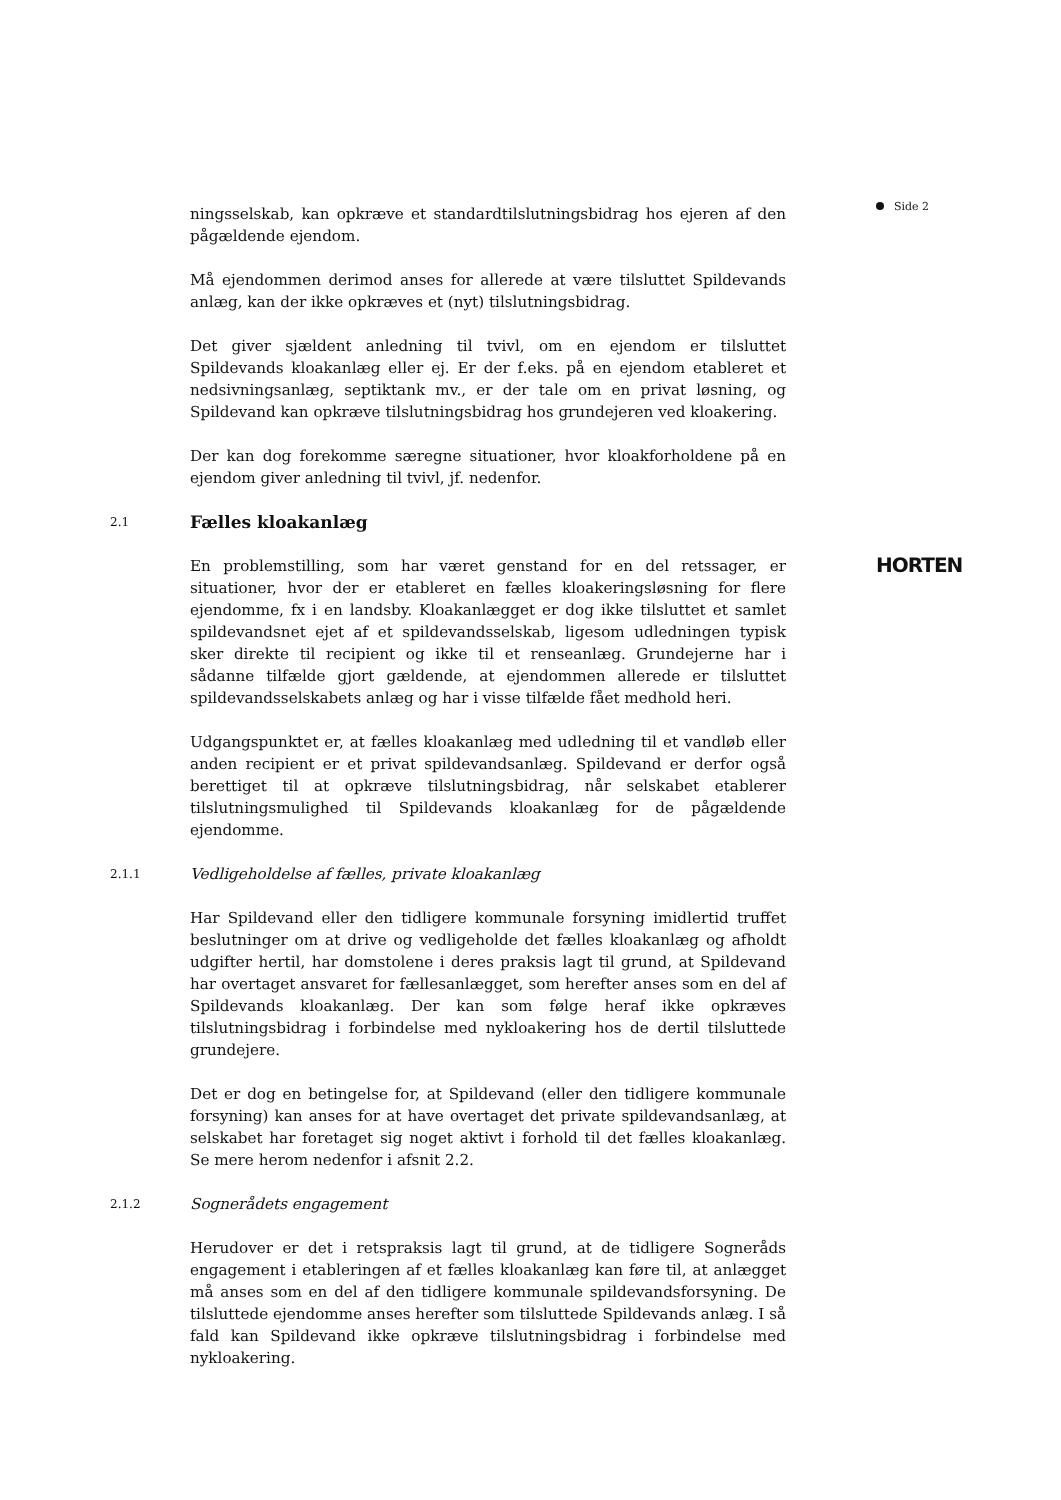ningsselskab, kan opkræve et standardtilslutningsbidrag hos ejeren af den pågældende ejendom.
Må ejendommen derimod anses for allerede at være tilsluttet Spildevands anlæg, kan der ikke opkræves et (nyt) tilslutningsbidrag.
Det giver sjældent anledning til tvivl, om en ejendom er tilsluttet Spildevands kloakanlæg eller ej. Er der f.eks. på en ejendom etableret et nedsivningsanlæg, septiktank mv., er der tale om en privat løsning, og Spildevand kan opkræve tilslutningsbidrag hos grundejeren ved kloakering.
Der kan dog forekomme særegne situationer, hvor kloakforholdene på en ejendom giver anledning til tvivl, jf. nedenfor.
2.1 Fælles kloakanlæg
En problemstilling, som har været genstand for en del retssager, er situationer, hvor der er etableret en fælles kloakeringsløsning for flere ejendomme, fx i en landsby. Kloakanlægget er dog ikke tilsluttet et samlet spildevandsnet ejet af et spildevandsselskab, ligesom udledningen typisk sker direkte til recipient og ikke til et renseanlæg. Grundejerne har i sådanne tilfælde gjort gældende, at ejendommen allerede er tilsluttet spildevandsselskabets anlæg og har i visse tilfælde fået medhold heri.
Udgangspunktet er, at fælles kloakanlæg med udledning til et vandløb eller anden recipient er et privat spildevandsanlæg. Spildevand er derfor også berettiget til at opkræve tilslutningsbidrag, når selskabet etablerer tilslutningsmulighed til Spildevands kloakanlæg for de pågældende ejendomme.
2.1.1 Vedligeholdelse af fælles, private kloakanlæg
Har Spildevand eller den tidligere kommunale forsyning imidlertid truffet beslutninger om at drive og vedligeholde det fælles kloakanlæg og afholdt udgifter hertil, har domstolene i deres praksis lagt til grund, at Spildevand har overtaget ansvaret for fællesanlægget, som herefter anses som en del af Spildevands kloakanlæg. Der kan som følge heraf ikke opkræves tilslutningsbidrag i forbindelse med nykloakering hos de dertil tilsluttede grundejere.
Det er dog en betingelse for, at Spildevand (eller den tidligere kommunale forsyning) kan anses for at have overtaget det private spildevandsanlæg, at selskabet har foretaget sig noget aktivt i forhold til det fælles kloakanlæg. Se mere herom nedenfor i afsnit 2.2.
2.1.2 Sognerådets engagement
Herudover er det i retspraksis lagt til grund, at de tidligere Sogneråds engagement i etableringen af et fælles kloakanlæg kan føre til, at anlægget må anses som en del af den tidligere kommunale spildevandsforsyning. De tilsluttede ejendomme anses herefter som tilsluttede Spildevands anlæg. I så fald kan Spildevand ikke opkræve tilslutningsbidrag i forbindelse med nykloakering.
Side 2
HORTEN